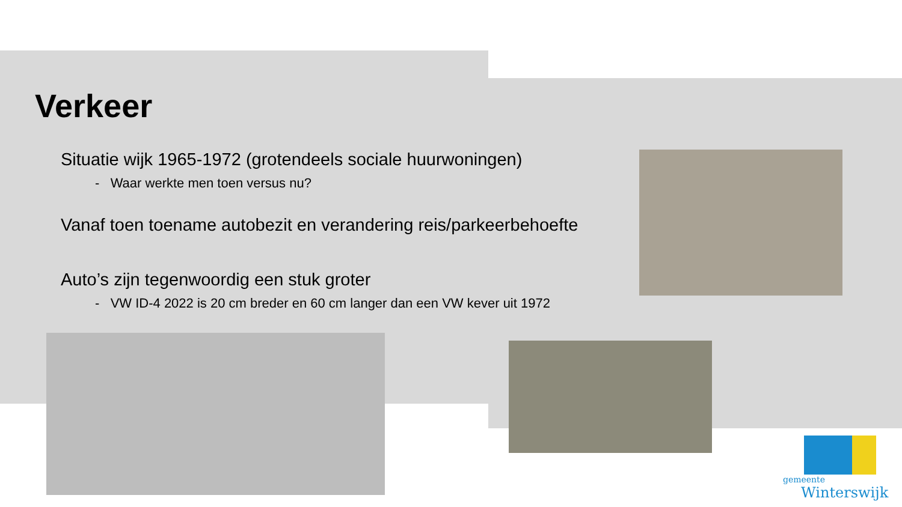Verkeer
Situatie wijk 1965-1972 (grotendeels sociale huurwoningen)
- Waar werkte men toen versus nu?
Vanaf toen toename autobezit en verandering reis/parkeerbehoefte
Auto’s zijn tegenwoordig een stuk groter
- VW ID-4 2022 is 20 cm breder en 60 cm langer dan een VW kever uit 1972
gemeente
Winterswijk